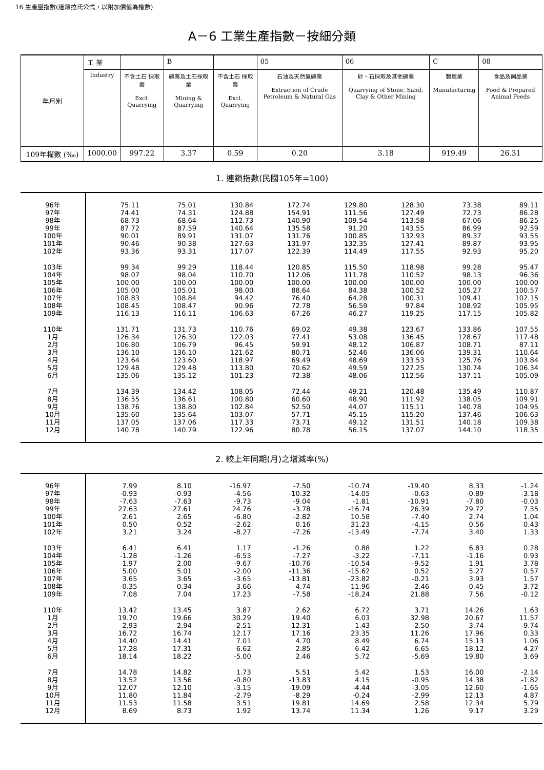16 生產量指數(連鎖拉氏公式，以附加價值為權數)
A－6 工業生產指數－按細分類
| 年月別 | 工 業 | | B | | 05 | 06 | C | 08 |
| | Industry | 不含土石 採取業 Excl. Quarrying | 礦業及土石採取業 Mining & Quarrying | 不含土石 採取業 Excl. Quarrying | 石油及天然氣礦業 Extraction of Crude Petroleum & Natural Gas | 砂、石採取及其他礦業 Quarrying of Stone, Sand, Clay & Other Mining | 製造業 Manufacturing | 食品及飼品業 Food & Prepared Animal Feeds |
| 109年權數 (‰) | 1000.00 | 997.22 | 3.37 | 0.59 | 0.20 | 3.18 | 919.49 | 26.31 |
1. 連鎖指數(民國105年=100)
| 96年 | 75.11 | 75.01 | 130.84 | 172.74 | 129.80 | 128.30 | 73.38 | 89.11 |
| 97年 | 74.41 | 74.31 | 124.88 | 154.91 | 111.56 | 127.49 | 72.73 | 86.28 |
| 98年 | 68.73 | 68.64 | 112.73 | 140.90 | 109.54 | 113.58 | 67.06 | 86.25 |
| 99年 | 87.72 | 87.59 | 140.64 | 135.58 | 91.20 | 143.55 | 86.99 | 92.59 |
| 100年 | 90.01 | 89.91 | 131.07 | 131.76 | 100.85 | 132.93 | 89.37 | 93.55 |
| 101年 | 90.46 | 90.38 | 127.63 | 131.97 | 132.35 | 127.41 | 89.87 | 93.95 |
| 102年 | 93.36 | 93.31 | 117.07 | 122.39 | 114.49 | 117.55 | 92.93 | 95.20 |
| 103年 | 99.34 | 99.29 | 118.44 | 120.85 | 115.50 | 118.98 | 99.28 | 95.47 |
| 104年 | 98.07 | 98.04 | 110.70 | 112.06 | 111.78 | 110.52 | 98.13 | 96.36 |
| 105年 | 100.00 | 100.00 | 100.00 | 100.00 | 100.00 | 100.00 | 100.00 | 100.00 |
| 106年 | 105.00 | 105.01 | 98.00 | 88.64 | 84.38 | 100.52 | 105.27 | 100.57 |
| 107年 | 108.83 | 108.84 | 94.42 | 76.40 | 64.28 | 100.31 | 109.41 | 102.15 |
| 108年 | 108.45 | 108.47 | 90.96 | 72.78 | 56.59 | 97.84 | 108.92 | 105.95 |
| 109年 | 116.13 | 116.11 | 106.63 | 67.26 | 46.27 | 119.25 | 117.15 | 105.82 |
| 110年 | 131.71 | 131.73 | 110.76 | 69.02 | 49.38 | 123.67 | 133.86 | 107.55 |
| 1月 | 126.34 | 126.30 | 122.03 | 77.41 | 53.08 | 136.45 | 128.67 | 117.48 |
| 2月 | 106.80 | 106.79 | 96.45 | 59.91 | 48.12 | 106.87 | 108.71 | 87.11 |
| 3月 | 136.10 | 136.10 | 121.62 | 80.71 | 52.46 | 136.06 | 139.31 | 110.64 |
| 4月 | 123.64 | 123.60 | 118.97 | 69.49 | 48.69 | 133.53 | 125.76 | 103.84 |
| 5月 | 129.48 | 129.48 | 113.80 | 70.62 | 49.59 | 127.25 | 130.74 | 106.34 |
| 6月 | 135.06 | 135.12 | 101.23 | 72.38 | 48.06 | 112.56 | 137.11 | 105.09 |
| 7月 | 134.39 | 134.42 | 108.05 | 72.44 | 49.21 | 120.48 | 135.49 | 110.87 |
| 8月 | 136.55 | 136.61 | 100.80 | 60.60 | 48.90 | 111.92 | 138.05 | 109.91 |
| 9月 | 138.76 | 138.80 | 102.84 | 52.50 | 44.07 | 115.11 | 140.78 | 104.95 |
| 10月 | 135.60 | 135.64 | 103.07 | 57.71 | 45.15 | 115.20 | 137.46 | 106.63 |
| 11月 | 137.05 | 137.06 | 117.33 | 73.71 | 49.12 | 131.51 | 140.18 | 109.38 |
| 12月 | 140.78 | 140.79 | 122.96 | 80.78 | 56.15 | 137.07 | 144.10 | 118.35 |
2. 較上年同期(月)之增減率(%)
| 96年 | 7.99 | 8.10 | -16.97 | -7.50 | -10.74 | -19.40 | 8.33 | -1.24 |
| 97年 | -0.93 | -0.93 | -4.56 | -10.32 | -14.05 | -0.63 | -0.89 | -3.18 |
| 98年 | -7.63 | -7.63 | -9.73 | -9.04 | -1.81 | -10.91 | -7.80 | -0.03 |
| 99年 | 27.63 | 27.61 | 24.76 | -3.78 | -16.74 | 26.39 | 29.72 | 7.35 |
| 100年 | 2.61 | 2.65 | -6.80 | -2.82 | 10.58 | -7.40 | 2.74 | 1.04 |
| 101年 | 0.50 | 0.52 | -2.62 | 0.16 | 31.23 | -4.15 | 0.56 | 0.43 |
| 102年 | 3.21 | 3.24 | -8.27 | -7.26 | -13.49 | -7.74 | 3.40 | 1.33 |
| 103年 | 6.41 | 6.41 | 1.17 | -1.26 | 0.88 | 1.22 | 6.83 | 0.28 |
| 104年 | -1.28 | -1.26 | -6.53 | -7.27 | -3.22 | -7.11 | -1.16 | 0.93 |
| 105年 | 1.97 | 2.00 | -9.67 | -10.76 | -10.54 | -9.52 | 1.91 | 3.78 |
| 106年 | 5.00 | 5.01 | -2.00 | -11.36 | -15.62 | 0.52 | 5.27 | 0.57 |
| 107年 | 3.65 | 3.65 | -3.65 | -13.81 | -23.82 | -0.21 | 3.93 | 1.57 |
| 108年 | -0.35 | -0.34 | -3.66 | -4.74 | -11.96 | -2.46 | -0.45 | 3.72 |
| 109年 | 7.08 | 7.04 | 17.23 | -7.58 | -18.24 | 21.88 | 7.56 | -0.12 |
| 110年 | 13.42 | 13.45 | 3.87 | 2.62 | 6.72 | 3.71 | 14.26 | 1.63 |
| 1月 | 19.70 | 19.66 | 30.29 | 19.40 | 6.03 | 32.98 | 20.67 | 11.57 |
| 2月 | 2.93 | 2.94 | -2.51 | -12.31 | 1.43 | -2.50 | 3.74 | -9.74 |
| 3月 | 16.72 | 16.74 | 12.17 | 17.16 | 23.35 | 11.26 | 17.96 | 0.33 |
| 4月 | 14.40 | 14.41 | 7.01 | 4.70 | 8.49 | 6.74 | 15.13 | 1.06 |
| 5月 | 17.28 | 17.31 | 6.62 | 2.85 | 6.42 | 6.65 | 18.12 | 4.27 |
| 6月 | 18.14 | 18.22 | -5.00 | 2.46 | 5.72 | -5.69 | 19.80 | 3.69 |
| 7月 | 14.78 | 14.82 | 1.73 | 5.51 | 5.42 | 1.53 | 16.00 | -2.14 |
| 8月 | 13.52 | 13.56 | -0.80 | -13.83 | 4.15 | -0.95 | 14.38 | -1.82 |
| 9月 | 12.07 | 12.10 | -3.15 | -19.09 | -4.44 | -3.05 | 12.60 | -1.65 |
| 10月 | 11.80 | 11.84 | -2.79 | -8.29 | -0.24 | -2.99 | 12.13 | 4.87 |
| 11月 | 11.53 | 11.58 | 3.51 | 19.81 | 14.69 | 2.58 | 12.34 | 5.79 |
| 12月 | 8.69 | 8.73 | 1.92 | 13.74 | 11.34 | 1.26 | 9.17 | 3.29 |